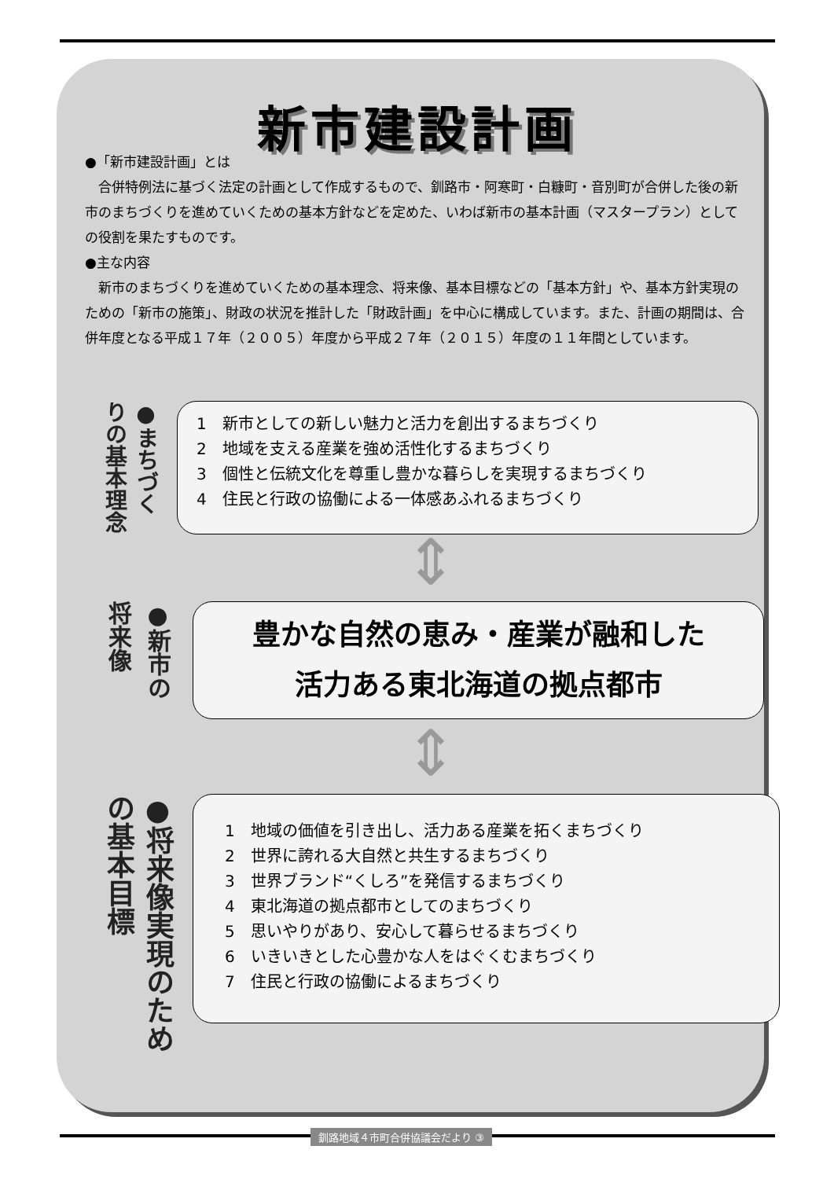新市建設計画
●「新市建設計画」とは
　合併特例法に基づく法定の計画として作成するもので、釧路市・阿寒町・白糠町・音別町が合併した後の新市のまちづくりを進めていくための基本方針などを定めた、いわば新市の基本計画（マスタープラン）としての役割を果たすものです。
●主な内容
　新市のまちづくりを進めていくための基本理念、将来像、基本目標などの「基本方針」や、基本方針実現のための「新市の施策」、財政の状況を推計した「財政計画」を中心に構成しています。また、計画の期間は、合併年度となる平成１７年（２００５）年度から平成２７年（２０１５）年度の１１年間としています。
●まちづくりの基本理念
1　新市としての新しい魅力と活力を創出するまちづくり
2　地域を支える産業を強め活性化するまちづくり
3　個性と伝統文化を尊重し豊かな暮らしを実現するまちづくり
4　住民と行政の協働による一体感あふれるまちづくり
⇕
●新市の将来像
豊かな自然の恵み・産業が融和した
活力ある東北海道の拠点都市
⇕
●将来像実現のための基本目標
1　地域の価値を引き出し、活力ある産業を拓くまちづくり
2　世界に誇れる大自然と共生するまちづくり
3　世界ブランド“くしろ”を発信するまちづくり
4　東北海道の拠点都市としてのまちづくり
5　思いやりがあり、安心して暮らせるまちづくり
6　いきいきとした心豊かな人をはぐくむまちづくり
7　住民と行政の協働によるまちづくり
釧路地域４市町合併協議会だより ③